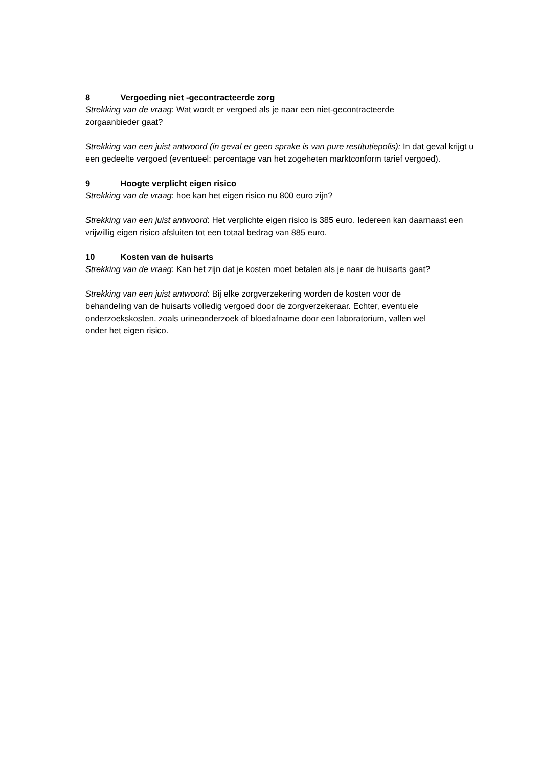8 Vergoeding niet -gecontracteerde zorg
Strekking van de vraag: Wat wordt er vergoed als je naar een niet-gecontracteerde
zorgaanbieder gaat?
Strekking van een juist antwoord (in geval er geen sprake is van pure restitutiepolis): In dat geval krijgt u een gedeelte vergoed (eventueel: percentage van het zogeheten marktconform tarief vergoed).
9 Hoogte verplicht eigen risico
Strekking van de vraag: hoe kan het eigen risico nu 800 euro zijn?
Strekking van een juist antwoord: Het verplichte eigen risico is 385 euro. Iedereen kan daarnaast een vrijwillig eigen risico afsluiten tot een totaal bedrag van 885 euro.
10 Kosten van de huisarts
Strekking van de vraag: Kan het zijn dat je kosten moet betalen als je naar de huisarts gaat?
Strekking van een juist antwoord: Bij elke zorgverzekering worden de kosten voor de
behandeling van de huisarts volledig vergoed door de zorgverzekeraar. Echter, eventuele
onderzoekskosten, zoals urineonderzoek of bloedafname door een laboratorium, vallen wel
onder het eigen risico.